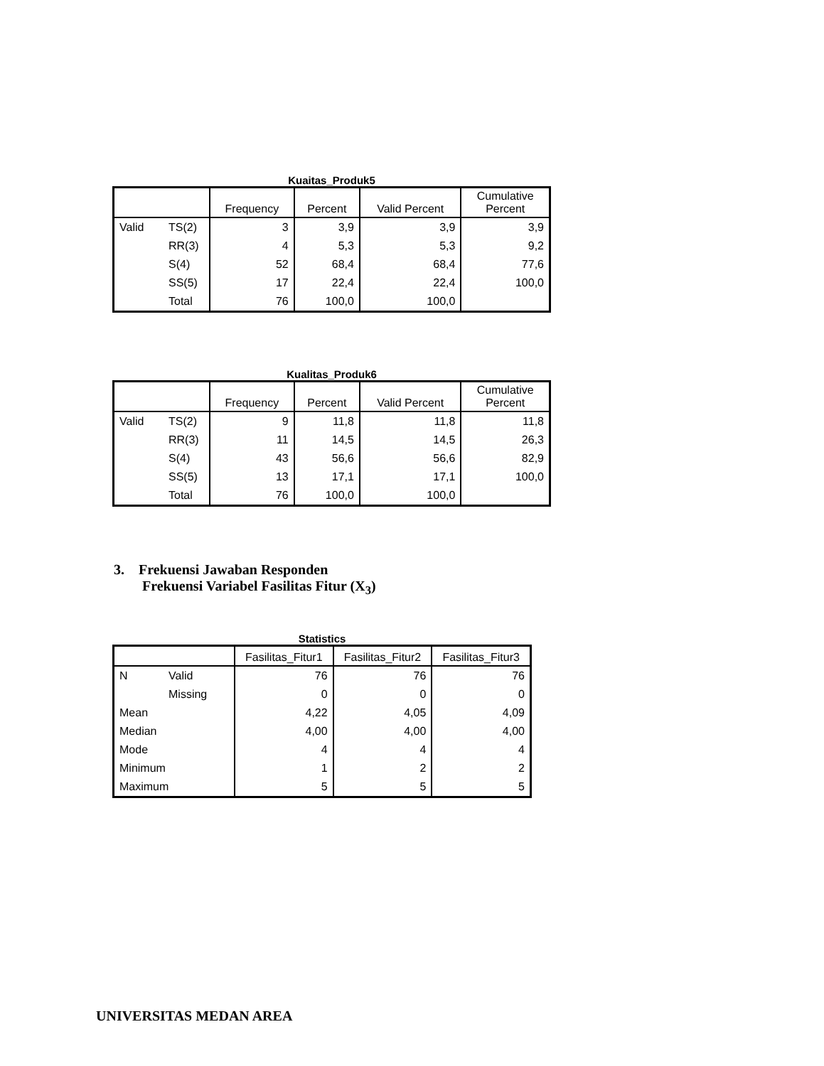Kuaitas_Produk5
| | | Frequency | Percent | Valid Percent | Cumulative Percent |
| --- | --- | --- | --- | --- | --- |
| Valid | TS(2) | 3 | 3,9 | 3,9 | 3,9 |
| | RR(3) | 4 | 5,3 | 5,3 | 9,2 |
| | S(4) | 52 | 68,4 | 68,4 | 77,6 |
| | SS(5) | 17 | 22,4 | 22,4 | 100,0 |
| | Total | 76 | 100,0 | 100,0 | |
Kualitas_Produk6
| | | Frequency | Percent | Valid Percent | Cumulative Percent |
| --- | --- | --- | --- | --- | --- |
| Valid | TS(2) | 9 | 11,8 | 11,8 | 11,8 |
| | RR(3) | 11 | 14,5 | 14,5 | 26,3 |
| | S(4) | 43 | 56,6 | 56,6 | 82,9 |
| | SS(5) | 13 | 17,1 | 17,1 | 100,0 |
| | Total | 76 | 100,0 | 100,0 | |
3. Frekuensi Jawaban Responden
Frekuensi Variabel Fasilitas Fitur (X<sub>3</sub>)
Statistics
| | | Fasilitas_Fitur1 | Fasilitas_Fitur2 | Fasilitas_Fitur3 |
| --- | --- | --- | --- | --- |
| N | Valid | 76 | 76 | 76 |
| | Missing | 0 | 0 | 0 |
| Mean | | 4,22 | 4,05 | 4,09 |
| Median | | 4,00 | 4,00 | 4,00 |
| Mode | | 4 | 4 | 4 |
| Minimum | | 1 | 2 | 2 |
| Maximum | | 5 | 5 | 5 |
UNIVERSITAS MEDAN AREA